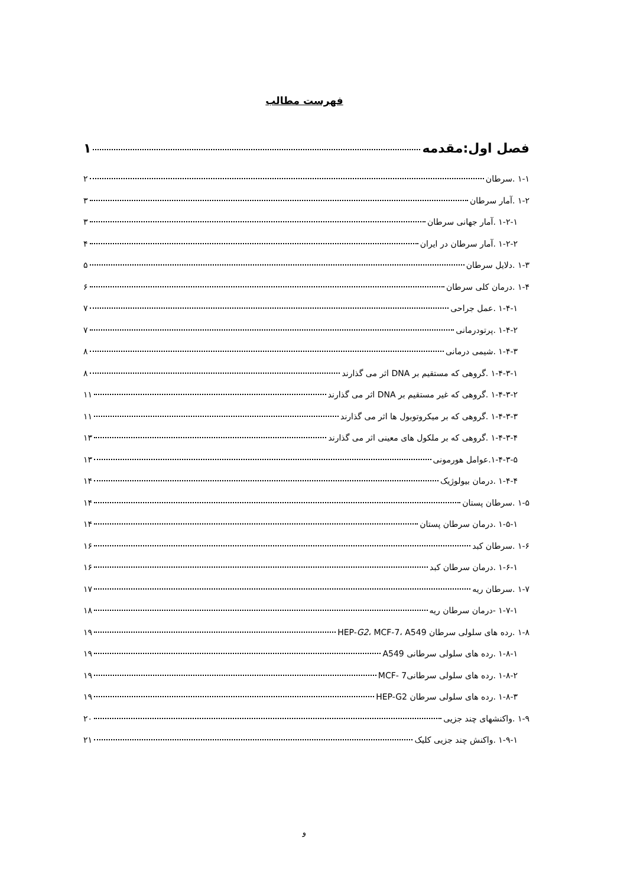فهرست مطالب
فصل اول:مقدمه ۱
۱-۱ .سرطان ۲
۱-۲ .آمار سرطان ۳
۱-۲-۱ .آمار جهانی سرطان ۳
۱-۲-۲ .آمار سرطان در ایران ۴
۱-۳ .دلایل سرطان ۵
۱-۴ .درمان کلی سرطان ۶
۱-۴-۱ .عمل جراحی ۷
۱-۴-۲ .پرتودرمانی ۷
۱-۴-۳ .شیمی درمانی ۸
۱-۴-۳-۱ .گروهی که مستقیم بر DNA اثر می گذارند ۸
۱-۴-۳-۲ .گروهی که غیر مستقیم بر DNA اثر می گذارند ۱۱
۱-۴-۳-۳ .گروهی که بر میکروتوبول ها اثر می گذارند ۱۱
۱-۴-۳-۴ .گروهی که بر ملکول های معینی اثر می گذارند ۱۳
۱-۴-۳-۵.عوامل هورمونی ۱۳
۱-۴-۴ .درمان بیولوژیک ۱۴
۱-۵ .سرطان پستان ۱۴
۱-۵-۱ .درمان سرطان پستان ۱۴
۱-۶ .سرطان کبد ۱۶
۱-۶-۱ .درمان سرطان کبد ۱۶
۱-۷ .سرطان ریه ۱۷
۱-۷-۱ -درمان سرطان ریه ۱۸
۱-۸ .رده های سلولی سرطان HEP-G2، MCF-7، A549 ۱۹
۱-۸-۱ .رده های سلولی سرطانی A549 ۱۹
۱-۸-۲ .رده های سلولی سرطانی7 -MCF ۱۹
۱-۸-۳ .رده های سلولی سرطان HEP-G2 ۱۹
۱-۹ .واکنشهای چند جزیی ۲۰
۱-۹-۱ .واکنش چند جزیی کلیک ۲۱
و